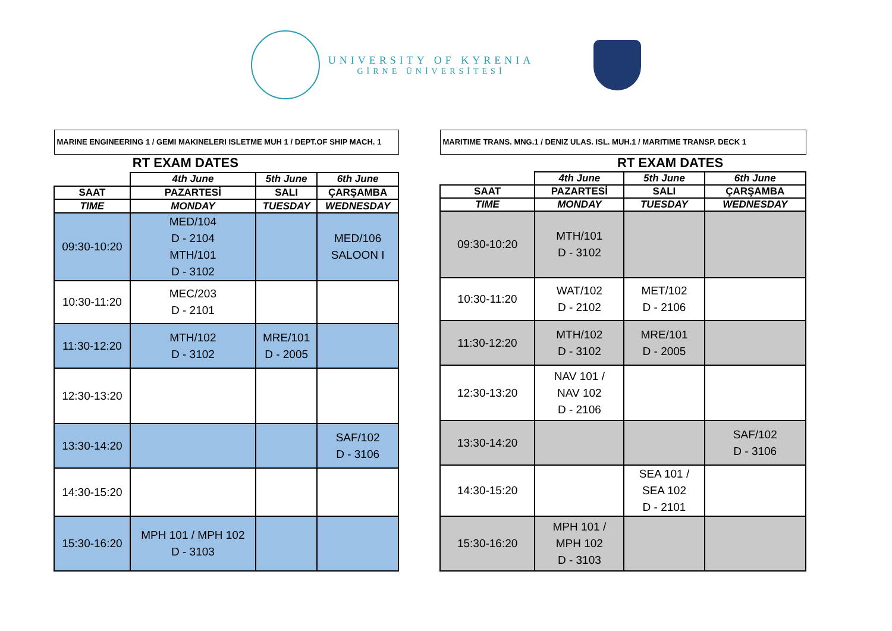UNIVERSITY OF KYRENIA
GİRNE ÜNİVERSİTESİ
| MARINE ENGINEERING 1 / GEMI MAKINELERI ISLETME MUH 1 / DEPT.OF SHIP MACH. 1 | | | |
| | RT EXAM DATES | | |
| | 4th June | 5th June | 6th June |
| SAAT | PAZARTESİ | SALI | ÇARŞAMBA |
| TIME | MONDAY | TUESDAY | WEDNESDAY |
| 09:30-10:20 | MED/104 D - 2104 MTH/101 D - 3102 | | MED/106 SALOON I |
| 10:30-11:20 | MEC/203 D - 2101 | | |
| 11:30-12:20 | MTH/102 D - 3102 | MRE/101 D - 2005 | |
| 12:30-13:20 | | | |
| 13:30-14:20 | | | SAF/102 D - 3106 |
| 14:30-15:20 | | | |
| 15:30-16:20 | MPH 101 / MPH 102 D - 3103 | | |
| MARITIME TRANS. MNG.1 / DENIZ ULAS. ISL. MUH.1 / MARITIME TRANSP. DECK 1 | | | |
| | RT EXAM DATES | | |
| | 4th June | 5th June | 6th June |
| SAAT | PAZARTESİ | SALI | ÇARŞAMBA |
| TIME | MONDAY | TUESDAY | WEDNESDAY |
| 09:30-10:20 | MTH/101 D - 3102 | | |
| 10:30-11:20 | WAT/102 D - 2102 | MET/102 D - 2106 | |
| 11:30-12:20 | MTH/102 D - 3102 | MRE/101 D - 2005 | |
| 12:30-13:20 | NAV 101 / NAV 102 D - 2106 | | |
| 13:30-14:20 | | | SAF/102 D - 3106 |
| 14:30-15:20 | | SEA 101 / SEA 102 D - 2101 | |
| 15:30-16:20 | MPH 101 / MPH 102 D - 3103 | | |